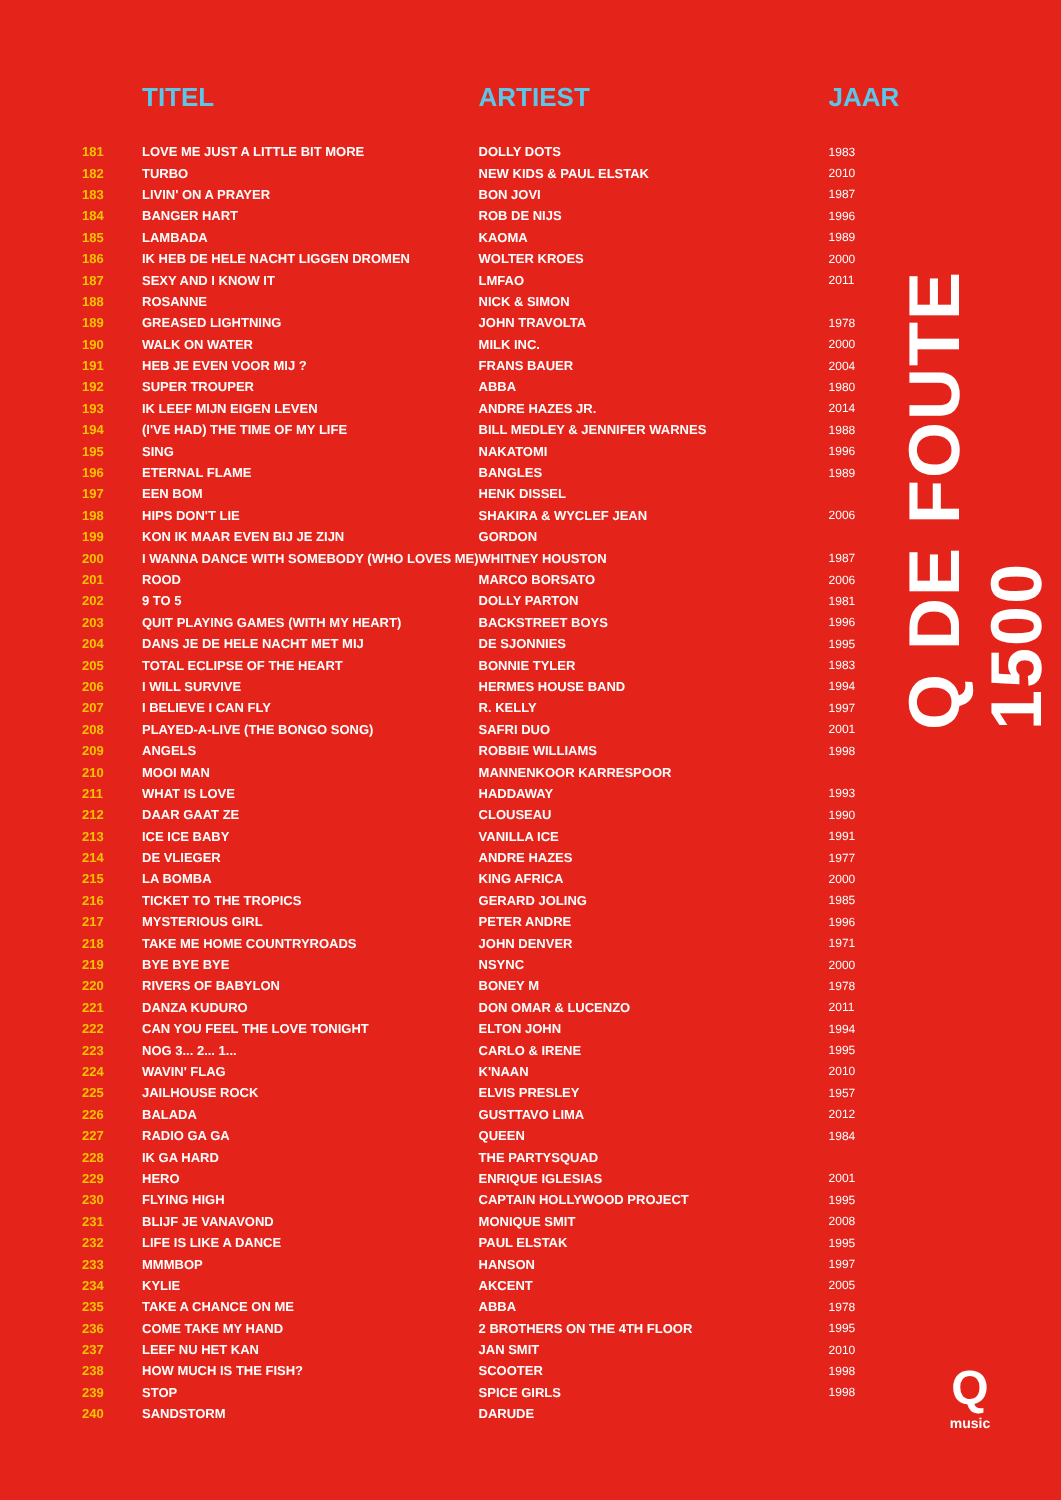| | TITEL | ARTIEST | JAAR |
| --- | --- | --- | --- |
| 181 | LOVE ME JUST A LITTLE BIT MORE | DOLLY DOTS | 1983 |
| 182 | TURBO | NEW KIDS & PAUL ELSTAK | 2010 |
| 183 | LIVIN' ON A PRAYER | BON JOVI | 1987 |
| 184 | BANGER HART | ROB DE NIJS | 1996 |
| 185 | LAMBADA | KAOMA | 1989 |
| 186 | IK HEB DE HELE NACHT LIGGEN DROMEN | WOLTER KROES | 2000 |
| 187 | SEXY AND I KNOW IT | LMFAO | 2011 |
| 188 | ROSANNE | NICK & SIMON | |
| 189 | GREASED LIGHTNING | JOHN TRAVOLTA | 1978 |
| 190 | WALK ON WATER | MILK INC. | 2000 |
| 191 | HEB JE EVEN VOOR MIJ ? | FRANS BAUER | 2004 |
| 192 | SUPER TROUPER | ABBA | 1980 |
| 193 | IK LEEF MIJN EIGEN LEVEN | ANDRE HAZES JR. | 2014 |
| 194 | (I'VE HAD) THE TIME OF MY LIFE | BILL MEDLEY & JENNIFER WARNES | 1988 |
| 195 | SING | NAKATOMI | 1996 |
| 196 | ETERNAL FLAME | BANGLES | 1989 |
| 197 | EEN BOM | HENK DISSEL | |
| 198 | HIPS DON'T LIE | SHAKIRA & WYCLEF JEAN | 2006 |
| 199 | KON IK MAAR EVEN BIJ JE ZIJN | GORDON | |
| 200 | I WANNA DANCE WITH SOMEBODY (WHO LOVES ME) | WHITNEY HOUSTON | 1987 |
| 201 | ROOD | MARCO BORSATO | 2006 |
| 202 | 9 TO 5 | DOLLY PARTON | 1981 |
| 203 | QUIT PLAYING GAMES (WITH MY HEART) | BACKSTREET BOYS | 1996 |
| 204 | DANS JE DE HELE NACHT MET MIJ | DE SJONNIES | 1995 |
| 205 | TOTAL ECLIPSE OF THE HEART | BONNIE TYLER | 1983 |
| 206 | I WILL SURVIVE | HERMES HOUSE BAND | 1994 |
| 207 | I BELIEVE I CAN FLY | R. KELLY | 1997 |
| 208 | PLAYED-A-LIVE (THE BONGO SONG) | SAFRI DUO | 2001 |
| 209 | ANGELS | ROBBIE WILLIAMS | 1998 |
| 210 | MOOI MAN | MANNENKOOR KARRESPOOR | |
| 211 | WHAT IS LOVE | HADDAWAY | 1993 |
| 212 | DAAR GAAT ZE | CLOUSEAU | 1990 |
| 213 | ICE ICE BABY | VANILLA ICE | 1991 |
| 214 | DE VLIEGER | ANDRE HAZES | 1977 |
| 215 | LA BOMBA | KING AFRICA | 2000 |
| 216 | TICKET TO THE TROPICS | GERARD JOLING | 1985 |
| 217 | MYSTERIOUS GIRL | PETER ANDRE | 1996 |
| 218 | TAKE ME HOME COUNTRYROADS | JOHN DENVER | 1971 |
| 219 | BYE BYE BYE | NSYNC | 2000 |
| 220 | RIVERS OF BABYLON | BONEY M | 1978 |
| 221 | DANZA KUDURO | DON OMAR & LUCENZO | 2011 |
| 222 | CAN YOU FEEL THE LOVE TONIGHT | ELTON JOHN | 1994 |
| 223 | NOG 3... 2... 1... | CARLO & IRENE | 1995 |
| 224 | WAVIN' FLAG | K'NAAN | 2010 |
| 225 | JAILHOUSE ROCK | ELVIS PRESLEY | 1957 |
| 226 | BALADA | GUSTTAVO LIMA | 2012 |
| 227 | RADIO GA GA | QUEEN | 1984 |
| 228 | IK GA HARD | THE PARTYSQUAD | |
| 229 | HERO | ENRIQUE IGLESIAS | 2001 |
| 230 | FLYING HIGH | CAPTAIN HOLLYWOOD PROJECT | 1995 |
| 231 | BLIJF JE VANAVOND | MONIQUE SMIT | 2008 |
| 232 | LIFE IS LIKE A DANCE | PAUL ELSTAK | 1995 |
| 233 | MMMBOP | HANSON | 1997 |
| 234 | KYLIE | AKCENT | 2005 |
| 235 | TAKE A CHANCE ON ME | ABBA | 1978 |
| 236 | COME TAKE MY HAND | 2 BROTHERS ON THE 4TH FLOOR | 1995 |
| 237 | LEEF NU HET KAN | JAN SMIT | 2010 |
| 238 | HOW MUCH IS THE FISH? | SCOOTER | 1998 |
| 239 | STOP | SPICE GIRLS | 1998 |
| 240 | SANDSTORM | DARUDE | |
Q DE FOUTE 1500
Q
music